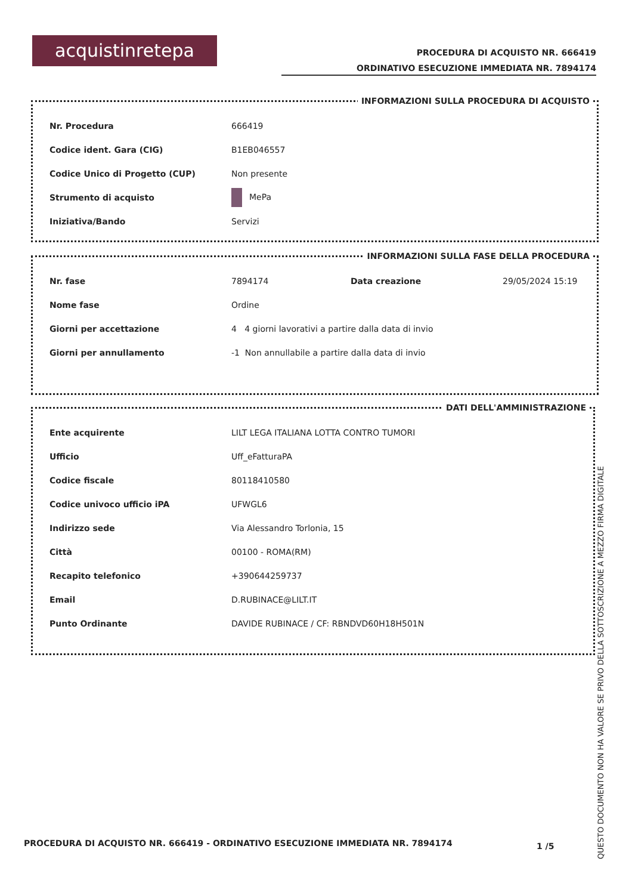acquistinretepa
PROCEDURA DI ACQUISTO NR. 666419
ORDINATIVO ESECUZIONE IMMEDIATA NR. 7894174
INFORMAZIONI SULLA PROCEDURA DI ACQUISTO
| Nr. Procedura | 666419 |
| Codice ident. Gara (CIG) | B1EB046557 |
| Codice Unico di Progetto (CUP) | Non presente |
| Strumento di acquisto | MePa |
| Iniziativa/Bando | Servizi |
INFORMAZIONI SULLA FASE DELLA PROCEDURA
| Nr. fase | 7894174 | Data creazione | 29/05/2024 15:19 |
| Nome fase | Ordine | | |
| Giorni per accettazione | 4 4 giorni lavorativi a partire dalla data di invio | | |
| Giorni per annullamento | -1 Non annullabile a partire dalla data di invio | | |
DATI DELL'AMMINISTRAZIONE
| Ente acquirente | LILT LEGA ITALIANA LOTTA CONTRO TUMORI |
| Ufficio | Uff_eFatturaPA |
| Codice fiscale | 80118410580 |
| Codice univoco ufficio iPA | UFWGL6 |
| Indirizzo sede | Via Alessandro Torlonia, 15 |
| Città | 00100 - ROMA(RM) |
| Recapito telefonico | +390644259737 |
| Email | D.RUBINACE@LILT.IT |
| Punto Ordinante | DAVIDE RUBINACE / CF: RBNDVD60H18H501N |
PROCEDURA DI ACQUISTO NR. 666419 - ORDINATIVO ESECUZIONE IMMEDIATA NR. 7894174
1 /5
QUESTO DOCUMENTO NON HA VALORE SE PRIVO DELLA SOTTOSCRIZIONE A MEZZO FIRMA DIGITALE